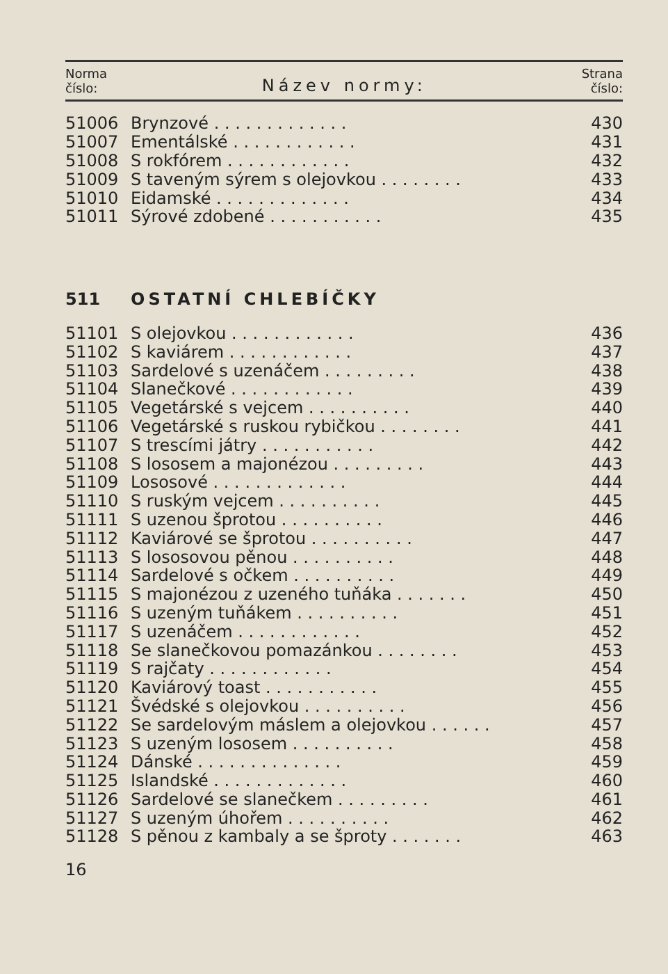Norma
číslo:
Název normy:
Strana
číslo:
| 51006 | Brynzové . . . . . . . . . . . . . | 430 |
| 51007 | Ementálské . . . . . . . . . . . . | 431 |
| 51008 | S rokfórem . . . . . . . . . . . . | 432 |
| 51009 | S taveným sýrem s olejovkou . . . . . . . . | 433 |
| 51010 | Eidamské . . . . . . . . . . . . . | 434 |
| 51011 | Sýrové zdobené . . . . . . . . . . . | 435 |
| 511 | OSTATNÍ CHLEBÍČKY |
| 51101 | S olejovkou . . . . . . . . . . . . | 436 |
| 51102 | S kaviárem . . . . . . . . . . . . | 437 |
| 51103 | Sardelové s uzenáčem . . . . . . . . . | 438 |
| 51104 | Slanečkové . . . . . . . . . . . . | 439 |
| 51105 | Vegetárské s vejcem . . . . . . . . . . | 440 |
| 51106 | Vegetárské s ruskou rybičkou . . . . . . . . | 441 |
| 51107 | S trescími játry . . . . . . . . . . . | 442 |
| 51108 | S lososem a majonézou . . . . . . . . . | 443 |
| 51109 | Lososové . . . . . . . . . . . . . | 444 |
| 51110 | S ruským vejcem . . . . . . . . . . | 445 |
| 51111 | S uzenou šprotou . . . . . . . . . . | 446 |
| 51112 | Kaviárové se šprotou . . . . . . . . . . | 447 |
| 51113 | S lososovou pěnou . . . . . . . . . . | 448 |
| 51114 | Sardelové s očkem . . . . . . . . . . | 449 |
| 51115 | S majonézou z uzeného tuňáka . . . . . . . | 450 |
| 51116 | S uzeným tuňákem . . . . . . . . . . | 451 |
| 51117 | S uzenáčem . . . . . . . . . . . . | 452 |
| 51118 | Se slanečkovou pomazánkou . . . . . . . . | 453 |
| 51119 | S rajčaty . . . . . . . . . . . . | 454 |
| 51120 | Kaviárový toast . . . . . . . . . . . | 455 |
| 51121 | Švédské s olejovkou . . . . . . . . . . | 456 |
| 51122 | Se sardelovým máslem a olejovkou . . . . . . | 457 |
| 51123 | S uzeným lososem . . . . . . . . . . | 458 |
| 51124 | Dánské . . . . . . . . . . . . . . | 459 |
| 51125 | Islandské . . . . . . . . . . . . . | 460 |
| 51126 | Sardelové se slanečkem . . . . . . . . . | 461 |
| 51127 | S uzeným úhořem . . . . . . . . . . | 462 |
| 51128 | S pěnou z kambaly a se šproty . . . . . . . | 463 |
16